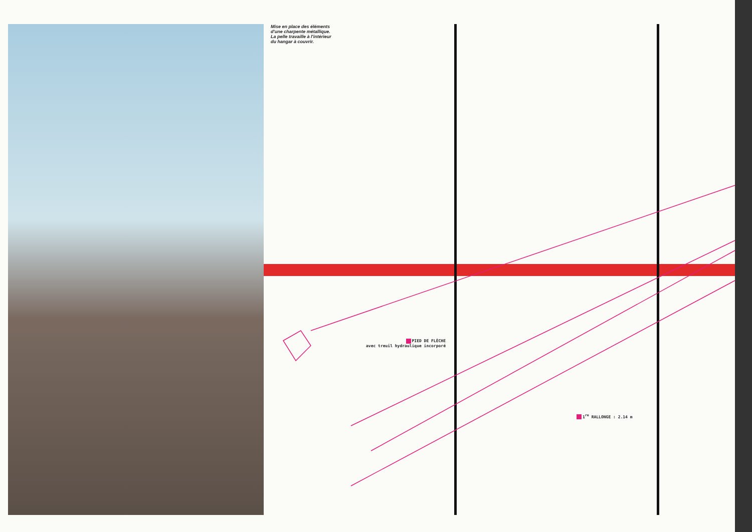Mise en place des éléments
d'une charpente métallique.
La pelle travaille à l'intérieur
du hangar à couvrir.
PIED DE FLÈCHE
avec treuil hydraulique incorporé
1<sup>re</sup> RALLONGE : 2.14 m